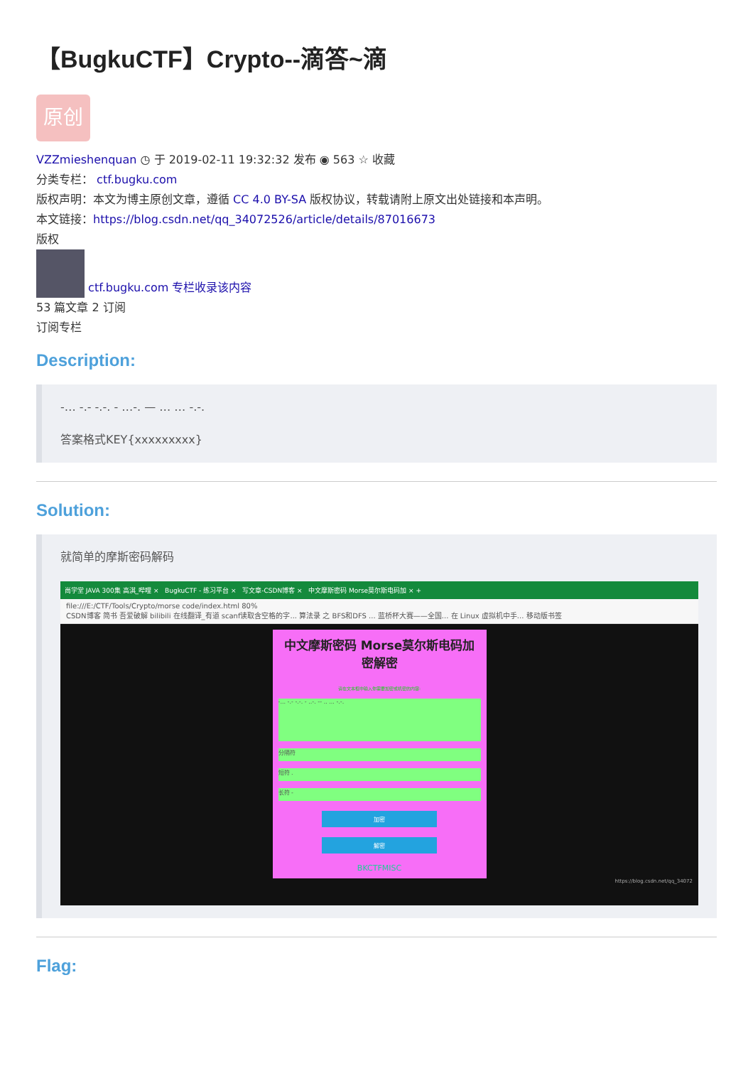【BugkuCTF】Crypto--滴答~滴
原创
VZZmieshenquan ◷ 于 2019-02-11 19:32:32 发布 ◉ 563 ☆ 收藏
分类专栏： ctf.bugku.com
版权声明：本文为博主原创文章，遵循 CC 4.0 BY-SA 版权协议，转载请附上原文出处链接和本声明。
本文链接：https://blog.csdn.net/qq_34072526/article/details/87016673
版权
ctf.bugku.com 专栏收录该内容
53 篇文章 2 订阅
订阅专栏
Description:
-… -.- -.-. - …-. — … … -.-.
答案格式KEY{xxxxxxxxx}
Solution:
就简单的摩斯密码解码
尚学堂 JAVA 300集 高淇_哔哩 × BugkuCTF - 练习平台 × 写文章-CSDN博客 × 中文摩斯密码 Morse莫尔斯电码加 × +
file:///E:/CTF/Tools/Crypto/morse code/index.html 80%
CSDN博客 简书 吾爱破解 bilibili 在线翻译_有道 scanf读取含空格的字... 算法录 之 BFS和DFS ... 蓝桥杯大赛——全国... 在 Linux 虚拟机中手... 移动版书签
中文摩斯密码 Morse莫尔斯电码加密解密
请在文本框中输入你需要加密或机密的内容:
-... -.- -.-. - ..-. -- .. ... -.-.
分隔符
短符 .
长符 -
加密
解密
BKCTFMISC
https://blog.csdn.net/qq_34072
Flag: